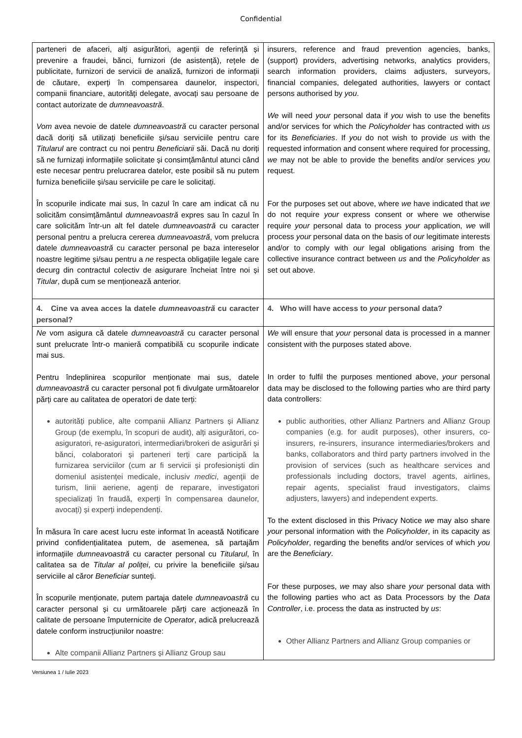Confidential
| parteneri de afaceri, alți asigurători, agenții de referință și prevenire a fraudei, bănci, furnizori (de asistență), rețele de publicitate, furnizori de servicii de analiză, furnizori de informații de căutare, experți în compensarea daunelor, inspectori, companii financiare, autorități delegate, avocați sau persoane de contact autorizate de dumneavoastră . Vom avea nevoie de datele dumneavoastră cu caracter personal dacă doriți să utilizați beneficiile și/sau serviciile pentru care Titularul are contract cu noi pentru Beneficiarii săi. Dacă nu doriți să ne furnizați informațiile solicitate și consimțământul atunci când este necesar pentru prelucrarea datelor, este posibil să nu putem furniza beneficiile și/sau serviciile pe care le solicitați. În scopurile indicate mai sus, în cazul în care am indicat că nu solicităm consimțământul dumneavoastră expres sau în cazul în care solicităm într-un alt fel datele dumneavoastră cu caracter personal pentru a prelucra cererea dumneavoastră , vom prelucra datele dumneavoastră cu caracter personal pe baza intereselor noastre legitime și/sau pentru a ne respecta obligațiile legale care decurg din contractul colectiv de asigurare încheiat între noi și Titular , după cum se menționează anterior. | insurers, reference and fraud prevention agencies, banks, (support) providers, advertising networks, analytics providers, search information providers, claims adjusters, surveyors, financial companies, delegated authorities, lawyers or contact persons authorised by you . We will need your personal data if you wish to use the benefits and/or services for which the Policyholder has contracted with us for its Beneficiaries . If you do not wish to provide us with the requested information and consent where required for processing, we may not be able to provide the benefits and/or services you request. For the purposes set out above, where we have indicated that we do not require your express consent or where we otherwise require your personal data to process your application, we will process your personal data on the basis of our legitimate interests and/or to comply with our legal obligations arising from the collective insurance contract between us and the Policyholder as set out above. |
| 4. Cine va avea acces la datele dumneavoastră cu caracter personal? | 4. Who will have access to your personal data? |
| Ne vom asigura că datele dumneavoastră cu caracter personal sunt prelucrate într-o manieră compatibilă cu scopurile indicate mai sus. Pentru îndeplinirea scopurilor menționate mai sus, datele dumneavoastră cu caracter personal pot fi divulgate următoarelor părți care au calitatea de operatori de date terți: autorități publice, alte companii Allianz Partners și Allianz Group (de exemplu, în scopuri de audit), alți asigurători, co-asiguratori, re-asiguratori, intermediari/brokeri de asigurări și bănci, colaboratori și parteneri terți care participă la furnizarea serviciilor (cum ar fi servicii și profesioniști din domeniul asistenței medicale, inclusiv medici , agenții de turism, linii aeriene, agenți de reparare, investigatori specializați în fraudă, experți în compensarea daunelor, avocați) și experți independenți. În măsura în care acest lucru este informat în această Notificare privind confidențialitatea putem, de asemenea, să partajăm informațiile dumneavoastră cu caracter personal cu Titularul , în calitatea sa de Titular al poliței , cu privire la beneficiile și/sau serviciile al căror Beneficiar sunteți. În scopurile menționate, putem partaja datele dumneavoastră cu caracter personal și cu următoarele părți care acționează în calitate de persoane împuternicite de Operator , adică prelucrează datele conform instrucțiunilor noastre: Alte companii Allianz Partners și Allianz Group sau | We will ensure that your personal data is processed in a manner consistent with the purposes stated above. In order to fulfil the purposes mentioned above, your personal data may be disclosed to the following parties who are third party data controllers: public authorities, other Allianz Partners and Allianz Group companies (e.g. for audit purposes), other insurers, co-insurers, re-insurers, insurance intermediaries/brokers and banks, collaborators and third party partners involved in the provision of services (such as healthcare services and professionals including doctors, travel agents, airlines, repair agents, specialist fraud investigators, claims adjusters, lawyers) and independent experts. To the extent disclosed in this Privacy Notice we may also share your personal information with the Policyholder , in its capacity as Policyholder , regarding the benefits and/or services of which you are the Beneficiary . For these purposes, we may also share your personal data with the following parties who act as Data Processors by the Data Controller , i.e. process the data as instructed by us : Other Allianz Partners and Allianz Group companies or |
Versiunea 1 / Iulie 2023